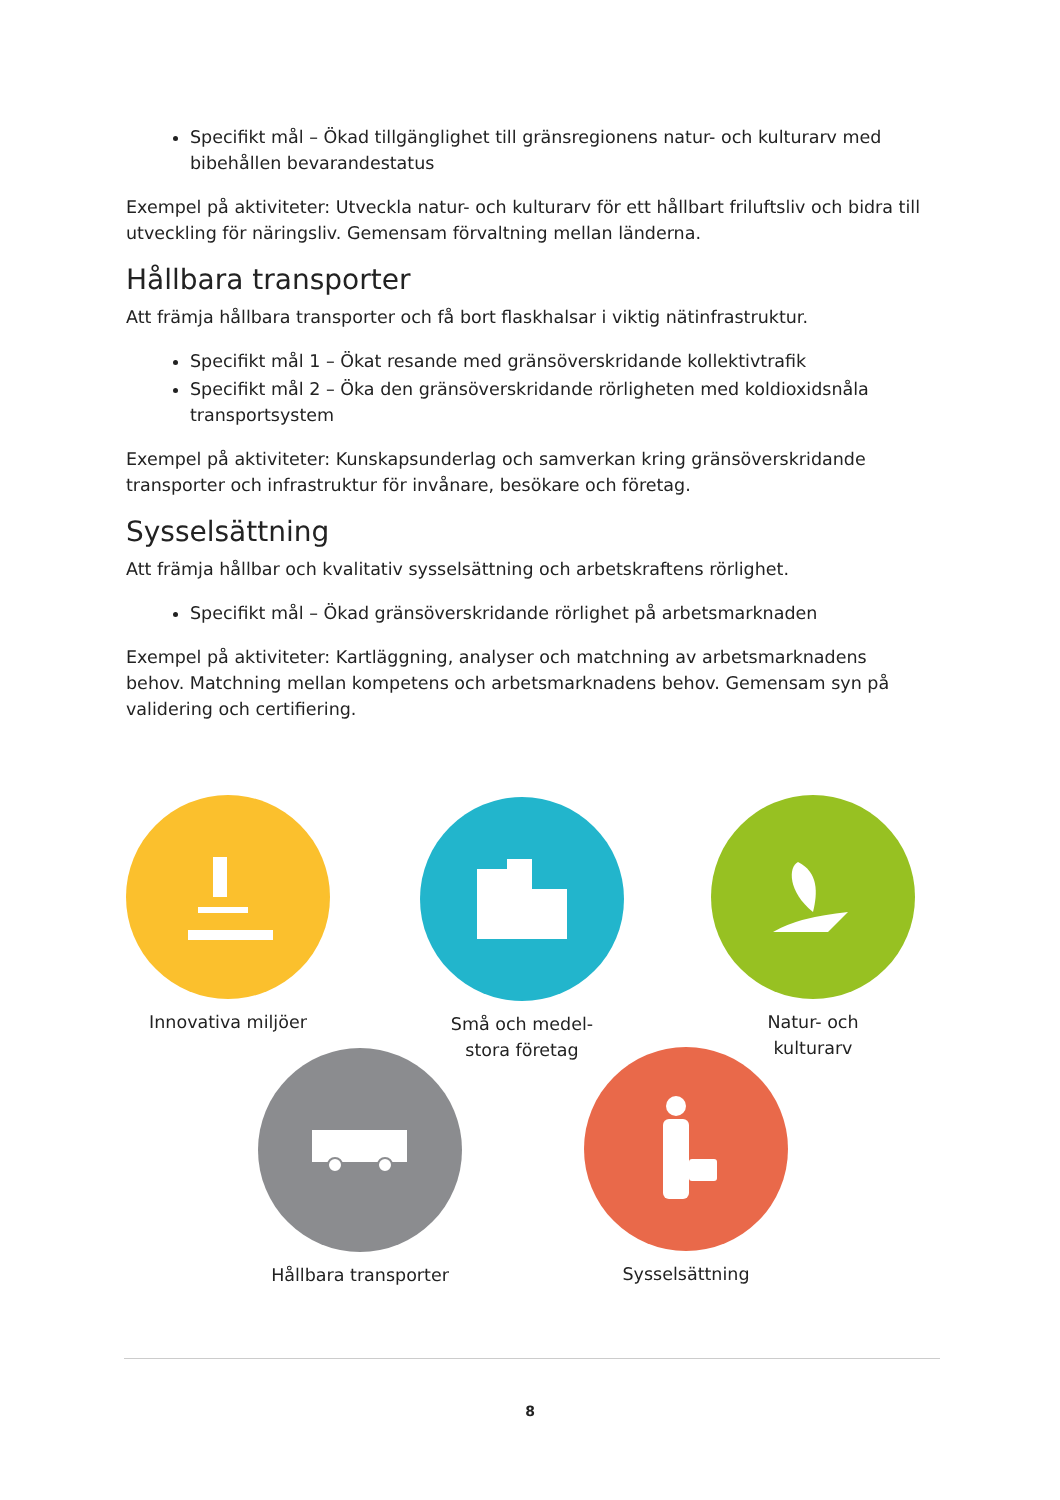Specifikt mål – Ökad tillgänglighet till gränsregionens natur- och kulturarv med bibehållen bevarandestatus
Exempel på aktiviteter: Utveckla natur- och kulturarv för ett hållbart friluftsliv och bidra till utveckling för näringsliv. Gemensam förvaltning mellan länderna.
Hållbara transporter
Att främja hållbara transporter och få bort flaskhalsar i viktig nätinfrastruktur.
Specifikt mål 1 – Ökat resande med gränsöverskridande kollektivtrafik
Specifikt mål 2 – Öka den gränsöverskridande rörligheten med koldioxidsnåla transportsystem
Exempel på aktiviteter: Kunskapsunderlag och samverkan kring gränsöverskridande transporter och infrastruktur för invånare, besökare och företag.
Sysselsättning
Att främja hållbar och kvalitativ sysselsättning och arbetskraftens rörlighet.
Specifikt mål – Ökad gränsöverskridande rörlighet på arbetsmarknaden
Exempel på aktiviteter: Kartläggning, analyser och matchning av arbetsmarknadens behov. Matchning mellan kompetens och arbetsmarknadens behov. Gemensam syn på validering och certifiering.
Innovativa miljöer
Små och medel-
stora företag
Natur- och
kulturarv
Hållbara transporter Sysselsättning
8